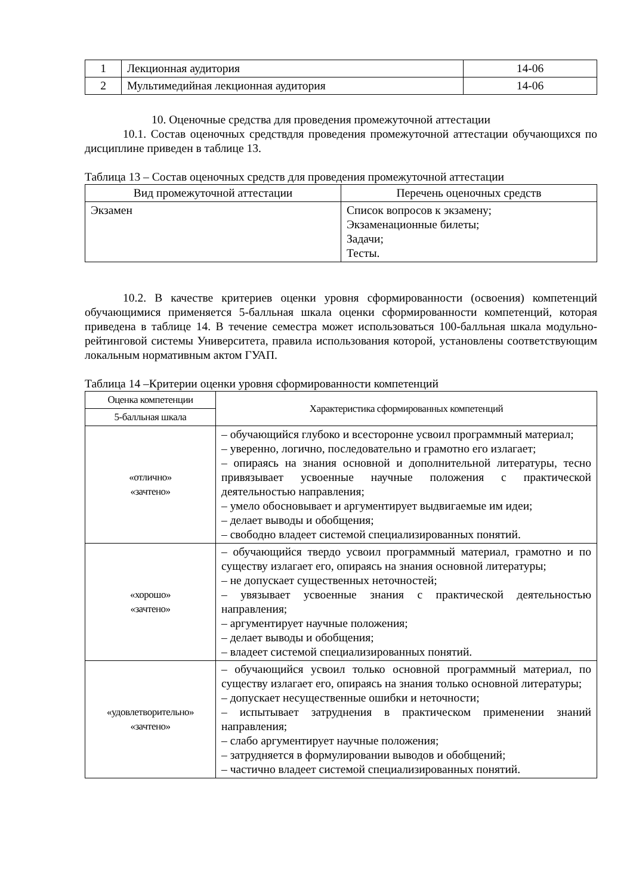| 1 | Лекционная аудитория | 14-06 |
| 2 | Мультимедийная лекционная аудитория | 14-06 |
10. Оценочные средства для проведения промежуточной аттестации
10.1. Состав оценочных средствдля проведения промежуточной аттестации обучающихся по дисциплине приведен в таблице 13.
Таблица 13 – Состав оценочных средств для проведения промежуточной аттестации
| Вид промежуточной аттестации | Перечень оценочных средств |
| --- | --- |
| Экзамен | Список вопросов к экзамену; Экзаменационные билеты; Задачи; Тесты. |
10.2. В качестве критериев оценки уровня сформированности (освоения) компетенций обучающимися применяется 5-балльная шкала оценки сформированности компетенций, которая приведена в таблице 14. В течение семестра может использоваться 100-балльная шкала модульно-рейтинговой системы Университета, правила использования которой, установлены соответствующим локальным нормативным актом ГУАП.
Таблица 14 –Критерии оценки уровня сформированности компетенций
| Оценка компетенции | Характеристика сформированных компетенций |
| --- | --- |
| 5-балльная шкала | |
| «отлично» «зачтено» | – обучающийся глубоко и всесторонне усвоил программный материал; – уверенно, логично, последовательно и грамотно его излагает; – опираясь на знания основной и дополнительной литературы, тесно привязывает усвоенные научные положения с практической деятельностью направления; – умело обосновывает и аргументирует выдвигаемые им идеи; – делает выводы и обобщения; – свободно владеет системой специализированных понятий. |
| «хорошо» «зачтено» | – обучающийся твердо усвоил программный материал, грамотно и по существу излагает его, опираясь на знания основной литературы; – не допускает существенных неточностей; – увязывает усвоенные знания с практической деятельностью направления; – аргументирует научные положения; – делает выводы и обобщения; – владеет системой специализированных понятий. |
| «удовлетворительно» «зачтено» | – обучающийся усвоил только основной программный материал, по существу излагает его, опираясь на знания только основной литературы; – допускает несущественные ошибки и неточности; – испытывает затруднения в практическом применении знаний направления; – слабо аргументирует научные положения; – затрудняется в формулировании выводов и обобщений; – частично владеет системой специализированных понятий. |